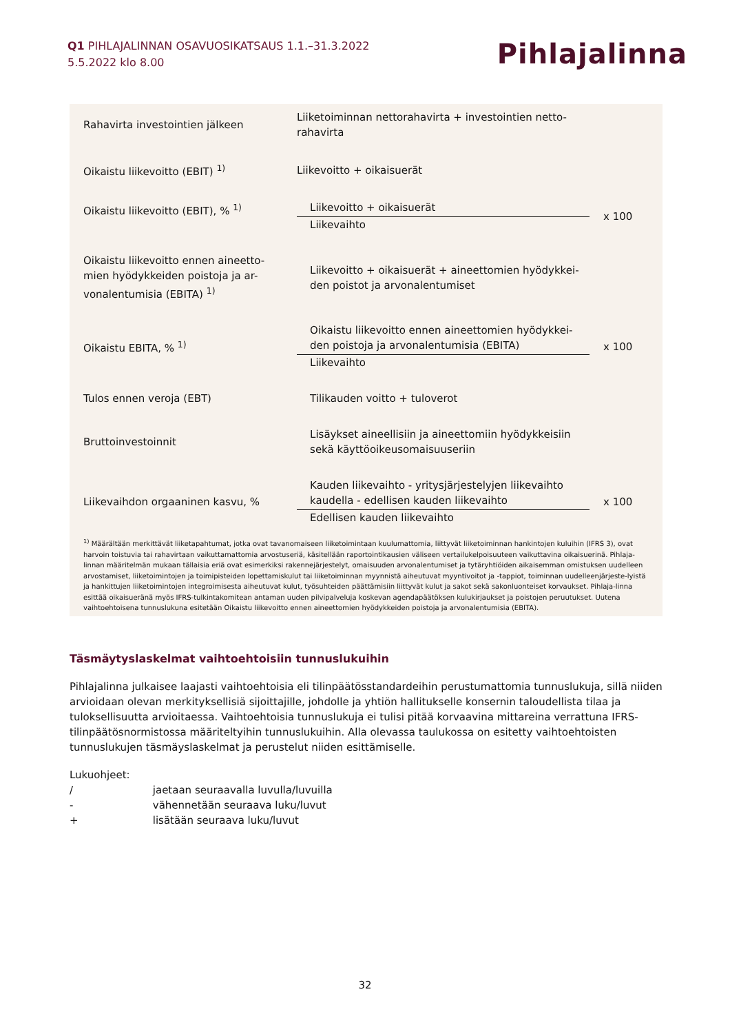Q1 PIHLAJALINNAN OSAVUOSIKATSAUS 1.1.–31.3.2022
5.5.2022 klo 8.00
Pihlajalinna
| Rahavirta investointien jälkeen | Liiketoiminnan nettorahavirta + investointien netto- rahavirta | |
| Oikaistu liikevoitto (EBIT) <sup>1)</sup> | Liikevoitto + oikaisuerät | |
| Oikaistu liikevoitto (EBIT), % <sup>1)</sup> | Liikevoitto + oikaisuerät Liikevaihto | x 100 |
| Oikaistu liikevoitto ennen aineetto- mien hyödykkeiden poistoja ja ar- vonalentumisia (EBITA) <sup>1)</sup> | Liikevoitto + oikaisuerät + aineettomien hyödykkei- den poistot ja arvonalentumiset | |
| Oikaistu EBITA, % <sup>1)</sup> | Oikaistu liikevoitto ennen aineettomien hyödykkei- den poistoja ja arvonalentumisia (EBITA) Liikevaihto | x 100 |
| Tulos ennen veroja (EBT) | Tilikauden voitto + tuloverot | |
| Bruttoinvestoinnit | Lisäykset aineellisiin ja aineettomiin hyödykkeisiin sekä käyttöoikeusomaisuuseriin | |
| Liikevaihdon orgaaninen kasvu, % | Kauden liikevaihto - yritysjärjestelyjen liikevaihto kaudella - edellisen kauden liikevaihto Edellisen kauden liikevaihto | x 100 |
<sup>1)</sup> Määrältään merkittävät liiketapahtumat, jotka ovat tavanomaiseen liiketoimintaan kuulumattomia, liittyvät liiketoiminnan hankintojen kuluihin (IFRS 3), ovat harvoin toistuvia tai rahavirtaan vaikuttamattomia arvostuseriä, käsitellään raportointikausien väliseen vertailukelpoisuuteen vaikuttavina oikaisuerinä. Pihlaja-linnan määritelmän mukaan tällaisia eriä ovat esimerkiksi rakennejärjestelyt, omaisuuden arvonalentumiset ja tytäryhtiöiden aikaisemman omistuksen uudelleen arvostamiset, liiketoimintojen ja toimipisteiden lopettamiskulut tai liiketoiminnan myynnistä aiheutuvat myyntivoitot ja -tappiot, toiminnan uudelleenjärjeste-lyistä ja hankittujen liiketoimintojen integroimisesta aiheutuvat kulut, työsuhteiden päättämisiin liittyvät kulut ja sakot sekä sakonluonteiset korvaukset. Pihlaja-linna esittää oikaisueränä myös IFRS-tulkintakomitean antaman uuden pilvipalveluja koskevan agendapäätöksen kulukirjaukset ja poistojen peruutukset. Uutena vaihtoehtoisena tunnuslukuna esitetään Oikaistu liikevoitto ennen aineettomien hyödykkeiden poistoja ja arvonalentumisia (EBITA).
Täsmäytyslaskelmat vaihtoehtoisiin tunnuslukuihin
Pihlajalinna julkaisee laajasti vaihtoehtoisia eli tilinpäätösstandardeihin perustumattomia tunnuslukuja, sillä niiden arvioidaan olevan merkityksellisiä sijoittajille, johdolle ja yhtiön hallitukselle konsernin taloudellista tilaa ja tuloksellisuutta arvioitaessa. Vaihtoehtoisia tunnuslukuja ei tulisi pitää korvaavina mittareina verrattuna IFRS-tilinpäätösnormistossa määriteltyihin tunnuslukuihin. Alla olevassa taulukossa on esitetty vaihtoehtoisten tunnuslukujen täsmäyslaskelmat ja perustelut niiden esittämiselle.
Lukuohjeet:
/ jaetaan seuraavalla luvulla/luvuilla
- vähennetään seuraava luku/luvut
+ lisätään seuraava luku/luvut
32